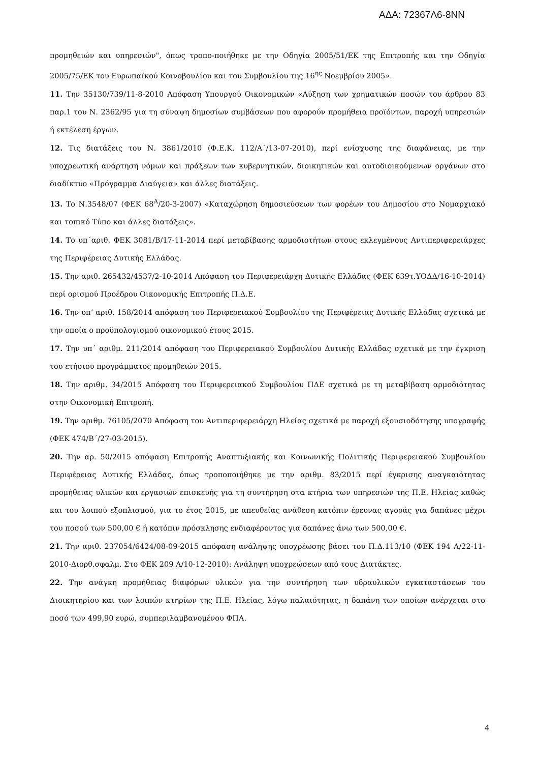ΑΔΑ: 72367Λ6-8ΝΝ
προμηθειών και υπηρεσιών", όπως τροπο-ποιήθηκε με την Οδηγία 2005/51/ΕΚ της Επιτροπής και την Οδηγία 2005/75/ΕΚ του Ευρωπαϊκού Κοινοβουλίου και του Συμβουλίου της 16<sup>ης</sup> Νοεμβρίου 2005».
11. Την 35130/739/11-8-2010 Απόφαση Υπουργού Οικονομικών «Αύξηση των χρηματικών ποσών του άρθρου 83 παρ.1 του Ν. 2362/95 για τη σύναψη δημοσίων συμβάσεων που αφορούν προμήθεια προϊόντων, παροχή υπηρεσιών ή εκτέλεση έργων.
12. Τις διατάξεις του Ν. 3861/2010 (Φ.Ε.Κ. 112/Α΄/13-07-2010), περί ενίσχυσης της διαφάνειας, με την υποχρεωτική ανάρτηση νόμων και πράξεων των κυβερνητικών, διοικητικών και αυτοδιοικούμενων οργάνων στο διαδίκτυο «Πρόγραμμα Διαύγεια» και άλλες διατάξεις.
13. Το Ν.3548/07 (ΦΕΚ 68<sup>Α</sup>/20-3-2007) «Καταχώρηση δημοσιεύσεων των φορέων του Δημοσίου στο Νομαρχιακό και τοπικό Τύπο και άλλες διατάξεις».
14. Το υπ΄αριθ. ΦΕΚ 3081/Β/17-11-2014 περί μεταβίβασης αρμοδιοτήτων στους εκλεγμένους Αντιπεριφερειάρχες της Περιφέρειας Δυτικής Ελλάδας.
15. Την αριθ. 265432/4537/2-10-2014 Απόφαση του Περιφερειάρχη Δυτικής Ελλάδας (ΦΕΚ 639τ.ΥΟΔΔ/16-10-2014) περί ορισμού Προέδρου Οικονομικής Επιτροπής Π.Δ.Ε.
16. Την υπ’ αριθ. 158/2014 απόφαση του Περιφερειακού Συμβουλίου της Περιφέρειας Δυτικής Ελλάδας σχετικά με την οποία ο προϋπολογισμού οικονομικού έτους 2015.
17. Την υπ΄ αριθμ. 211/2014 απόφαση του Περιφερειακού Συμβουλίου Δυτικής Ελλάδας σχετικά με την έγκριση του ετήσιου προγράμματος προμηθειών 2015.
18. Την αριθμ. 34/2015 Απόφαση του Περιφερειακού Συμβουλίου ΠΔΕ σχετικά με τη μεταβίβαση αρμοδιότητας στην Οικονομική Επιτροπή.
19. Την αριθμ. 76105/2070 Απόφαση του Αντιπεριφερειάρχη Ηλείας σχετικά με παροχή εξουσιοδότησης υπογραφής (ΦΕΚ 474/Β΄/27-03-2015).
20. Την αρ. 50/2015 απόφαση Επιτροπής Αναπτυξιακής και Κοινωνικής Πολιτικής Περιφερειακού Συμβουλίου Περιφέρειας Δυτικής Ελλάδας, όπως τροποποιήθηκε με την αριθμ. 83/2015 περί έγκρισης αναγκαιότητας προμήθειας υλικών και εργασιών επισκευής για τη συντήρηση στα κτήρια των υπηρεσιών της Π.Ε. Ηλείας καθώς και του λοιπού εξοπλισμού, για το έτος 2015, με απευθείας ανάθεση κατόπιν έρευνας αγοράς για δαπάνες μέχρι του ποσού των 500,00 € ή κατόπιν πρόσκλησης ενδιαφέροντος για δαπάνες άνω των 500,00 €.
21. Την αριθ. 237054/6424/08-09-2015 απόφαση ανάληψης υποχρέωσης βάσει του Π.Δ.113/10 (ΦΕΚ 194 Α/22-11-2010-Διορθ.σφαλμ. Στο ΦΕΚ 209 Α/10-12-2010): Ανάληψη υποχρεώσεων από τους Διατάκτες.
22. Την ανάγκη προμήθειας διαφόρων υλικών για την συντήρηση των υδραυλικών εγκαταστάσεων του Διοικητηρίου και των λοιπών κτηρίων της Π.Ε. Ηλείας, λόγω παλαιότητας, η δαπάνη των οποίων ανέρχεται στο ποσό των 499,90 ευρώ, συμπεριλαμβανομένου ΦΠΑ.
4